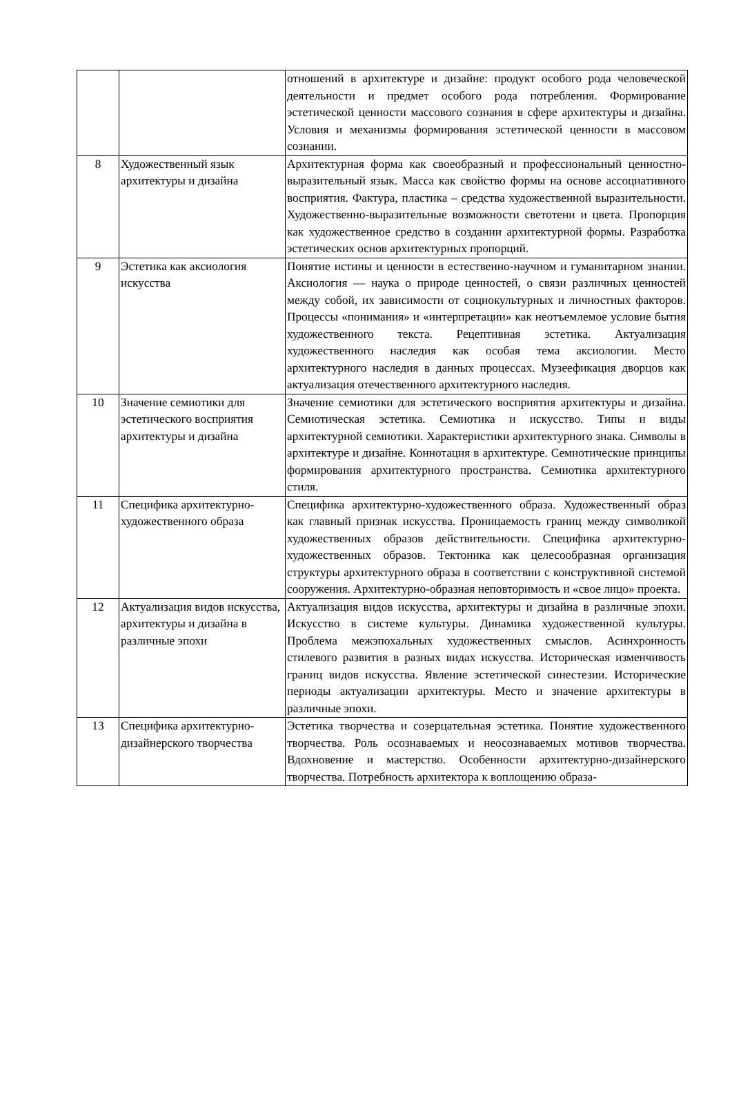| | | отношений в архитектуре и дизайне: продукт особого рода человеческой деятельности и предмет особого рода потребления. Формирование эстетической ценности массового сознания в сфере архитектуры и дизайна. Условия и механизмы формирования эстетической ценности в массовом сознании. |
| 8 | Художественный язык архитектуры и дизайна | Архитектурная форма как своеобразный и профессиональный ценностно-выразительный язык. Масса как свойство формы на основе ассоциативного восприятия. Фактура, пластика – средства художественной выразительности. Художественно-выразительные возможности светотени и цвета. Пропорция как художественное средство в создании архитектурной формы. Разработка эстетических основ архитектурных пропорций. |
| 9 | Эстетика как аксиология искусства | Понятие истины и ценности в естественно-научном и гуманитарном знании. Аксиология — наука о природе ценностей, о связи различных ценностей между собой, их зависимости от социокультурных и личностных факторов. Процессы «понимания» и «интерпретации» как неотъемлемое условие бытия художественного текста. Рецептивная эстетика. Актуализация художественного наследия как особая тема аксиологии. Место архитектурного наследия в данных процессах. Музеефикация дворцов как актуализация отечественного архитектурного наследия. |
| 10 | Значение семиотики для эстетического восприятия архитектуры и дизайна | Значение семиотики для эстетического восприятия архитектуры и дизайна. Семиотическая эстетика. Семиотика и искусство. Типы и виды архитектурной семиотики. Характеристики архитектурного знака. Символы в архитектуре и дизайне. Коннотация в архитектуре. Семиотические принципы формирования архитектурного пространства. Семиотика архитектурного стиля. |
| 11 | Специфика архитектурно-художественного образа | Специфика архитектурно-художественного образа. Художественный образ как главный признак искусства. Проницаемость границ между символикой художественных образов действительности. Специфика архитектурно-художественных образов. Тектоника как целесообразная организация структуры архитектурного образа в соответствии с конструктивной системой сооружения. Архитектурно-образная неповторимость и «свое лицо» проекта. |
| 12 | Актуализация видов искусства, архитектуры и дизайна в различные эпохи | Актуализация видов искусства, архитектуры и дизайна в различные эпохи. Искусство в системе культуры. Динамика художественной культуры. Проблема межэпохальных художественных смыслов. Асинхронность стилевого развития в разных видах искусства. Историческая изменчивость границ видов искусства. Явление эстетической синестезии. Исторические периоды актуализации архитектуры. Место и значение архитектуры в различные эпохи. |
| 13 | Специфика архитектурно-дизайнерского творчества | Эстетика творчества и созерцательная эстетика. Понятие художественного творчества. Роль осознаваемых и неосознаваемых мотивов творчества. Вдохновение и мастерство. Особенности архитектурно-дизайнерского творчества. Потребность архитектора к воплощению образа- |